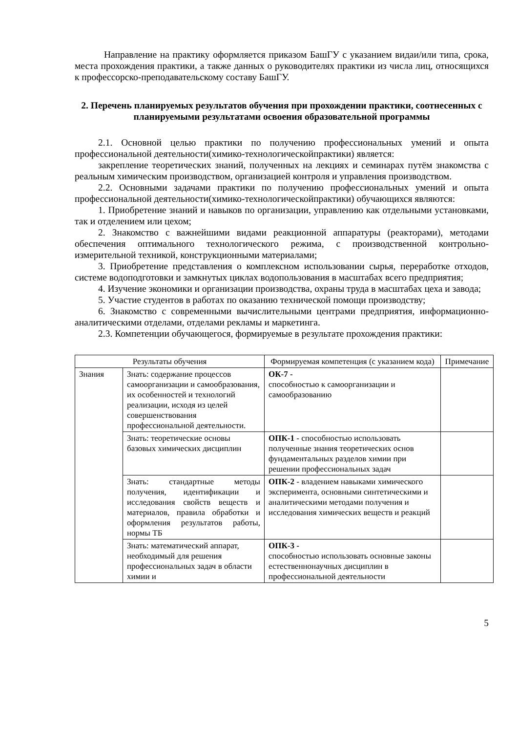Направление на практику оформляется приказом БашГУ с указанием видаи/или типа, срока, места прохождения практики, а также данных о руководителях практики из числа лиц, относящихся к профессорско-преподавательскому составу БашГУ.
2. Перечень планируемых результатов обучения при прохождении практики, соотнесенных с планируемыми результатами освоения образовательной программы
2.1. Основной целью практики по получению профессиональных умений и опыта профессиональной деятельности(химико-технологическойпрактики) является:
закрепление теоретических знаний, полученных на лекциях и семинарах путём знакомства с реальным химическим производством, организацией контроля и управления производством.
2.2. Основными задачами практики по получению профессиональных умений и опыта профессиональной деятельности(химико-технологическойпрактики) обучающихся являются:
1. Приобретение знаний и навыков по организации, управлению как отдельными установками, так и отделением или цехом;
2. Знакомство с важнейшими видами реакционной аппаратуры (реакторами), методами обеспечения оптимального технологического режима, с производственной контрольно-измерительной техникой, конструкционными материалами;
3. Приобретение представления о комплексном использовании сырья, переработке отходов, системе водоподготовки и замкнутых циклах водопользования в масштабах всего предприятия;
4. Изучение экономики и организации производства, охраны труда в масштабах цеха и завода;
5. Участие студентов в работах по оказанию технической помощи производству;
6. Знакомство с современными вычислительными центрами предприятия, информационно-аналитическими отделами, отделами рекламы и маркетинга.
2.3. Компетенции обучающегося, формируемые в результате прохождения практики:
| Результаты обучения | | Формируемая компетенция (с указанием кода) | Примечание |
| Знания | Знать: содержание процессов самоорганизации и самообразования, их особенностей и технологий реализации, исходя из целей совершенствования профессиональной деятельности. | ОК-7 - способностью к самоорганизации и самообразованию | |
| | Знать: теоретические основы базовых химических дисциплин | ОПК-1 - способностью использовать полученные знания теоретических основ фундаментальных разделов химии при решении профессиональных задач | |
| | Знать: стандартные методы получения, идентификации и исследования свойств веществ и материалов, правила обработки и оформления результатов работы, нормы ТБ | ОПК-2 - владением навыками химического эксперимента, основными синтетическими и аналитическими методами получения и исследования химических веществ и реакций | |
| | Знать: математический аппарат, необходимый для решения профессиональных задач в области химии и | ОПК-3 - способностью использовать основные законы естественнонаучных дисциплин в профессиональной деятельности | |
5